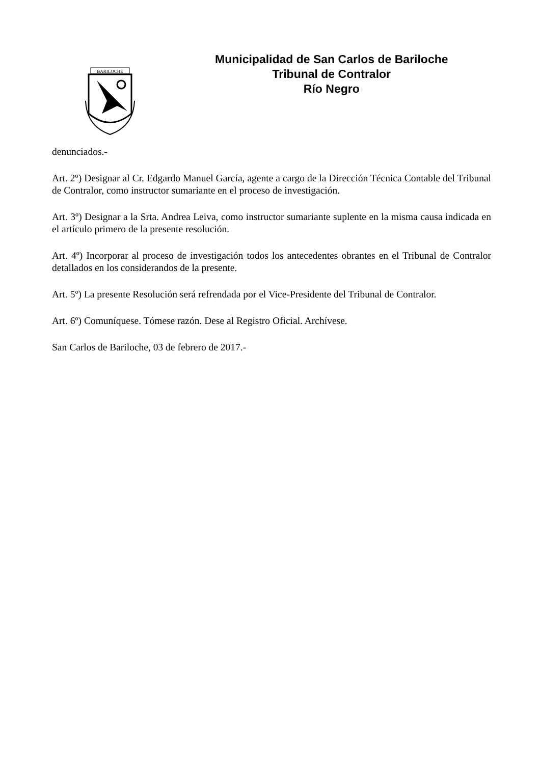BARILOCHE
Municipalidad de San Carlos de Bariloche
Tribunal de Contralor
Río Negro
denunciados.-
Art. 2º) Designar al Cr. Edgardo Manuel García, agente a cargo de la Dirección Técnica Contable del Tribunal de Contralor, como instructor sumariante en el proceso de investigación.
Art. 3º) Designar a la Srta. Andrea Leiva, como instructor sumariante suplente en la misma causa indicada en el artículo primero de la presente resolución.
Art. 4º) Incorporar al proceso de investigación todos los antecedentes obrantes en el Tribunal de Contralor detallados en los considerandos de la presente.
Art. 5º) La presente Resolución será refrendada por el Vice-Presidente del Tribunal de Contralor.
Art. 6º) Comuníquese. Tómese razón. Dese al Registro Oficial. Archívese.
San Carlos de Bariloche, 03 de febrero de 2017.-